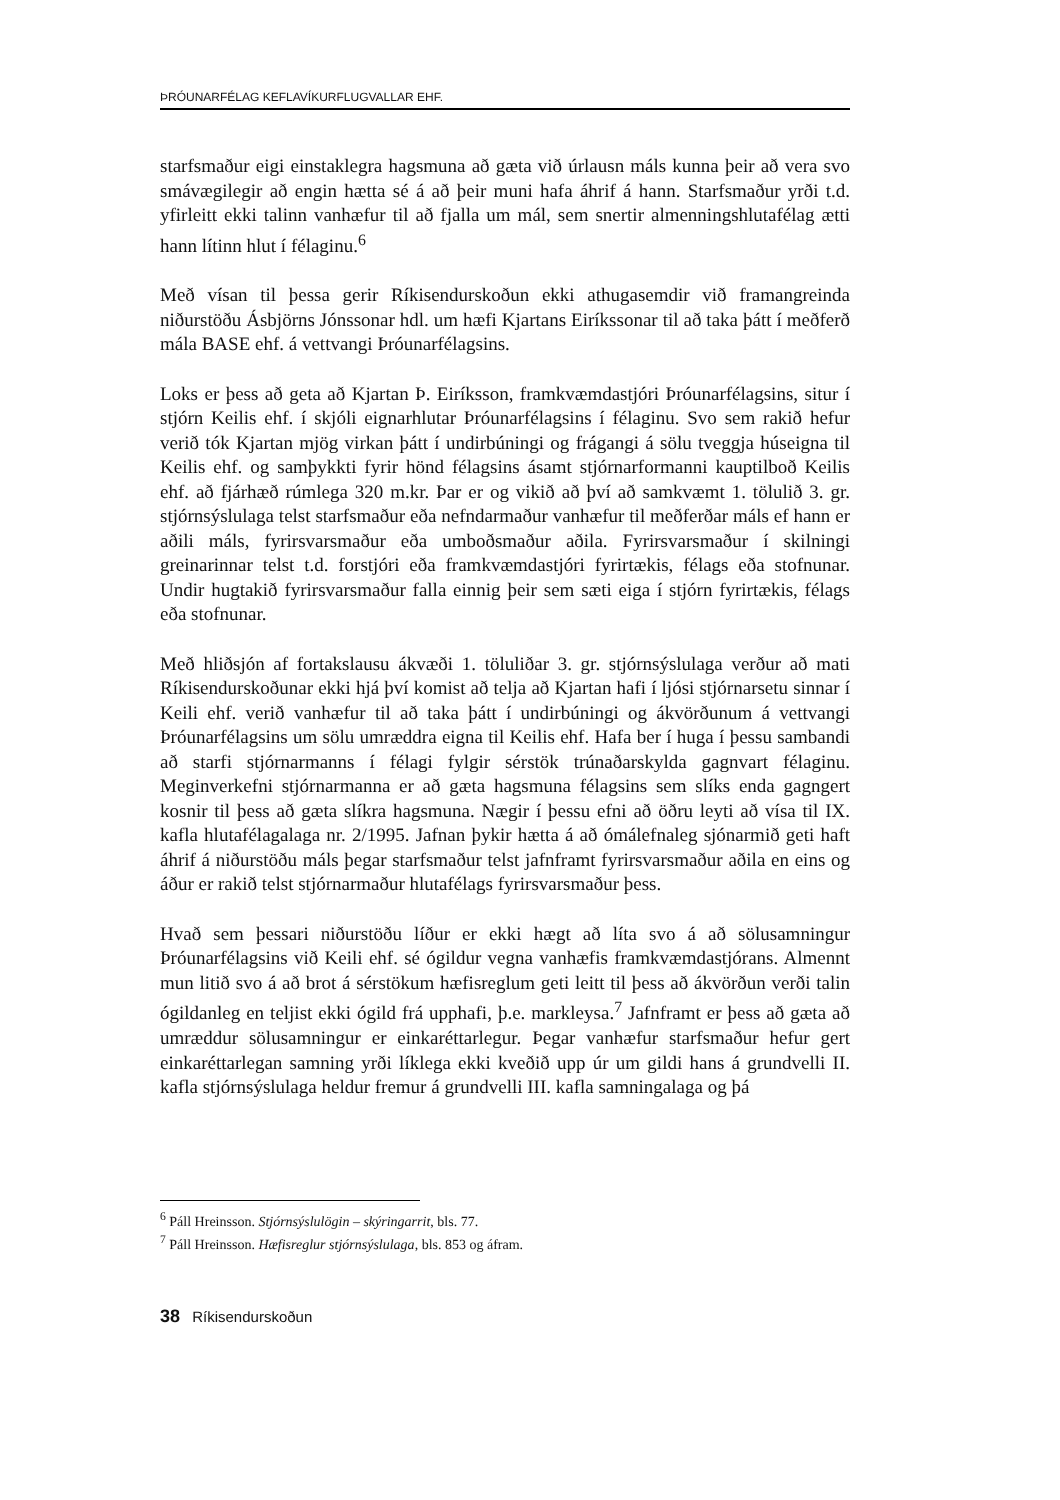ÞRÓUNARFÉLAG KEFLAVÍKURFLUGVALLAR EHF.
starfsmaður eigi einstaklegra hagsmuna að gæta við úrlausn máls kunna þeir að vera svo smávægilegir að engin hætta sé á að þeir muni hafa áhrif á hann. Starfsmaður yrði t.d. yfirleitt ekki talinn vanhæfur til að fjalla um mál, sem snertir almenningshlutafélag ætti hann lítinn hlut í félaginu.<sup>6</sup>
Með vísan til þessa gerir Ríkisendurskoðun ekki athugasemdir við framangreinda niðurstöðu Ásbjörns Jónssonar hdl. um hæfi Kjartans Eiríkssonar til að taka þátt í meðferð mála BASE ehf. á vettvangi Þróunarfélagsins.
Loks er þess að geta að Kjartan Þ. Eiríksson, framkvæmdastjóri Þróunarfélagsins, situr í stjórn Keilis ehf. í skjóli eignarhlutar Þróunarfélagsins í félaginu. Svo sem rakið hefur verið tók Kjartan mjög virkan þátt í undirbúningi og frágangi á sölu tveggja húseigna til Keilis ehf. og samþykkti fyrir hönd félagsins ásamt stjórnarformanni kauptilboð Keilis ehf. að fjárhæð rúmlega 320 m.kr. Þar er og vikið að því að samkvæmt 1. tölulið 3. gr. stjórnsýslulaga telst starfsmaður eða nefndarmaður vanhæfur til meðferðar máls ef hann er aðili máls, fyrirsvarsmaður eða umboðsmaður aðila. Fyrirsvarsmaður í skilningi greinarinnar telst t.d. forstjóri eða framkvæmdastjóri fyrirtækis, félags eða stofnunar. Undir hugtakið fyrirsvarsmaður falla einnig þeir sem sæti eiga í stjórn fyrirtækis, félags eða stofnunar.
Með hliðsjón af fortakslausu ákvæði 1. töluliðar 3. gr. stjórnsýslulaga verður að mati Ríkisendurskoðunar ekki hjá því komist að telja að Kjartan hafi í ljósi stjórnarsetu sinnar í Keili ehf. verið vanhæfur til að taka þátt í undirbúningi og ákvörðunum á vettvangi Þróunarfélagsins um sölu umræddra eigna til Keilis ehf. Hafa ber í huga í þessu sambandi að starfi stjórnarmanns í félagi fylgir sérstök trúnaðarskylda gagnvart félaginu. Meginverkefni stjórnarmanna er að gæta hagsmuna félagsins sem slíks enda gagngert kosnir til þess að gæta slíkra hagsmuna. Nægir í þessu efni að öðru leyti að vísa til IX. kafla hlutafélagalaga nr. 2/1995. Jafnan þykir hætta á að ómálefnaleg sjónarmið geti haft áhrif á niðurstöðu máls þegar starfsmaður telst jafnframt fyrirsvarsmaður aðila en eins og áður er rakið telst stjórnarmaður hlutafélags fyrirsvarsmaður þess.
Hvað sem þessari niðurstöðu líður er ekki hægt að líta svo á að sölusamningur Þróunarfélagsins við Keili ehf. sé ógildur vegna vanhæfis framkvæmdastjórans. Almennt mun litið svo á að brot á sérstökum hæfisreglum geti leitt til þess að ákvörðun verði talin ógildanleg en teljist ekki ógild frá upphafi, þ.e. markleysa.<sup>7</sup> Jafnframt er þess að gæta að umræddur sölusamningur er einkaréttarlegur. Þegar vanhæfur starfsmaður hefur gert einkaréttarlegan samning yrði líklega ekki kveðið upp úr um gildi hans á grundvelli II. kafla stjórnsýslulaga heldur fremur á grundvelli III. kafla samningalaga og þá
<sup>6</sup> Páll Hreinsson. Stjórnsýslulögin – skýringarrit, bls. 77.
<sup>7</sup> Páll Hreinsson. Hæfisreglur stjórnsýslulaga, bls. 853 og áfram.
38 Ríkisendurskoðun